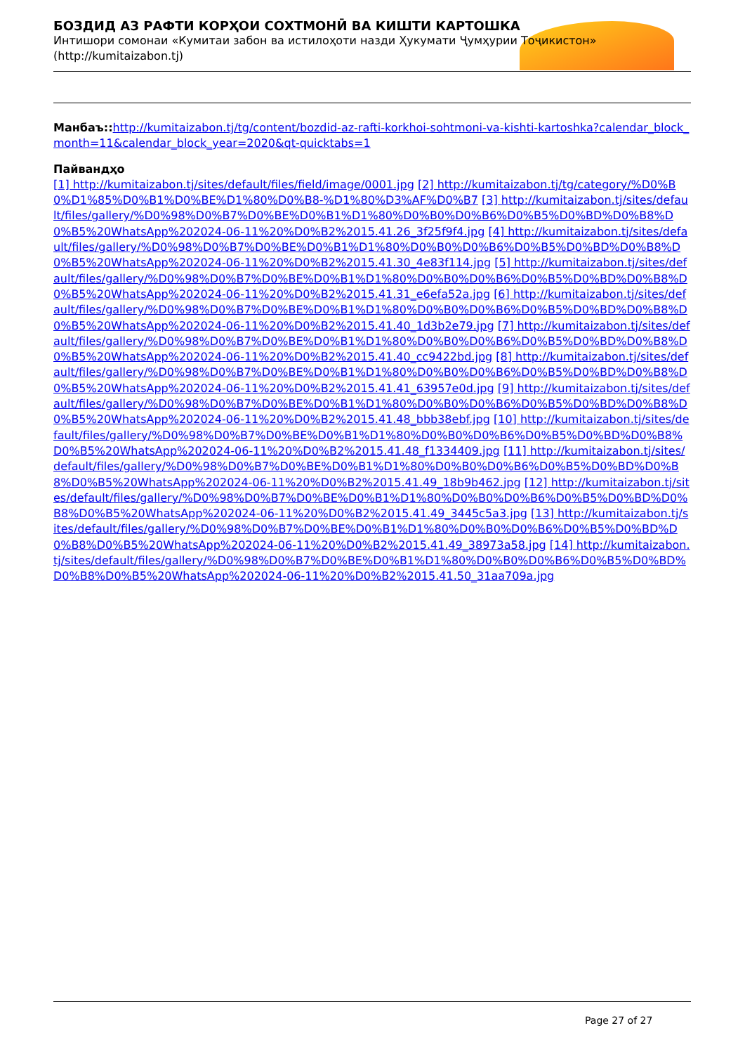БОЗДИД АЗ РАФТИ КОРҲОИ СОХТМОНӢ ВА КИШТИ КАРТОШКА
Интишори сомонаи «Кумитаи забон ва истилоҳоти назди Ҳукумати Ҷумҳурии Тоҷикистон» (http://kumitaizabon.tj)
Манбаъ:: http://kumitaizabon.tj/tg/content/bozdid-az-rafti-korkhoi-sohtmoni-va-kishti-kartoshka?calendar_block_month=11&calendar_block_year=2020&qt-quicktabs=1
Пайвандҳо
[1] http://kumitaizabon.tj/sites/default/files/field/image/0001.jpg [2] http://kumitaizabon.tj/tg/category/%D0%B0%D1%85%D0%B1%D0%BE%D1%80%D0%B8-%D1%80%D3%AF%D0%B7 [3] http://kumitaizabon.tj/sites/default/files/gallery/%D0%98%D0%B7%D0%BE%D0%B1%D1%80%D0%B0%D0%B6%D0%B5%D0%BD%D0%B8%D0%B5%20WhatsApp%202024-06-11%20%D0%B2%2015.41.26_3f25f9f4.jpg [4] http://kumitaizabon.tj/sites/default/files/gallery/%D0%98%D0%B7%D0%BE%D0%B1%D1%80%D0%B0%D0%B6%D0%B5%D0%BD%D0%B8%D0%B5%20WhatsApp%202024-06-11%20%D0%B2%2015.41.30_4e83f114.jpg [5] http://kumitaizabon.tj/sites/default/files/gallery/%D0%98%D0%B7%D0%BE%D0%B1%D1%80%D0%B0%D0%B6%D0%B5%D0%BD%D0%B8%D0%B5%20WhatsApp%202024-06-11%20%D0%B2%2015.41.31_e6efa52a.jpg [6] http://kumitaizabon.tj/sites/default/files/gallery/%D0%98%D0%B7%D0%BE%D0%B1%D1%80%D0%B0%D0%B6%D0%B5%D0%BD%D0%B8%D0%B5%20WhatsApp%202024-06-11%20%D0%B2%2015.41.40_1d3b2e79.jpg [7] http://kumitaizabon.tj/sites/default/files/gallery/%D0%98%D0%B7%D0%BE%D0%B1%D1%80%D0%B0%D0%B6%D0%B5%D0%BD%D0%B8%D0%B5%20WhatsApp%202024-06-11%20%D0%B2%2015.41.40_cc9422bd.jpg [8] http://kumitaizabon.tj/sites/default/files/gallery/%D0%98%D0%B7%D0%BE%D0%B1%D1%80%D0%B0%D0%B6%D0%B5%D0%BD%D0%B8%D0%B5%20WhatsApp%202024-06-11%20%D0%B2%2015.41.41_63957e0d.jpg [9] http://kumitaizabon.tj/sites/default/files/gallery/%D0%98%D0%B7%D0%BE%D0%B1%D1%80%D0%B0%D0%B6%D0%B5%D0%BD%D0%B8%D0%B5%20WhatsApp%202024-06-11%20%D0%B2%2015.41.48_bbb38ebf.jpg [10] http://kumitaizabon.tj/sites/default/files/gallery/%D0%98%D0%B7%D0%BE%D0%B1%D1%80%D0%B0%D0%B6%D0%B5%D0%BD%D0%B8%D0%B5%20WhatsApp%202024-06-11%20%D0%B2%2015.41.48_f1334409.jpg [11] http://kumitaizabon.tj/sites/default/files/gallery/%D0%98%D0%B7%D0%BE%D0%B1%D1%80%D0%B0%D0%B6%D0%B5%D0%BD%D0%B8%D0%B5%20WhatsApp%202024-06-11%20%D0%B2%2015.41.49_18b9b462.jpg [12] http://kumitaizabon.tj/sites/default/files/gallery/%D0%98%D0%B7%D0%BE%D0%B1%D1%80%D0%B0%D0%B6%D0%B5%D0%BD%D0%B8%D0%B5%20WhatsApp%202024-06-11%20%D0%B2%2015.41.49_3445c5a3.jpg [13] http://kumitaizabon.tj/sites/default/files/gallery/%D0%98%D0%B7%D0%BE%D0%B1%D1%80%D0%B0%D0%B6%D0%B5%D0%BD%D0%B8%D0%B5%20WhatsApp%202024-06-11%20%D0%B2%2015.41.49_38973a58.jpg [14] http://kumitaizabon.tj/sites/default/files/gallery/%D0%98%D0%B7%D0%BE%D0%B1%D1%80%D0%B0%D0%B6%D0%B5%D0%BD%D0%B8%D0%B5%20WhatsApp%202024-06-11%20%D0%B2%2015.41.50_31aa709a.jpg
Page 27 of 27